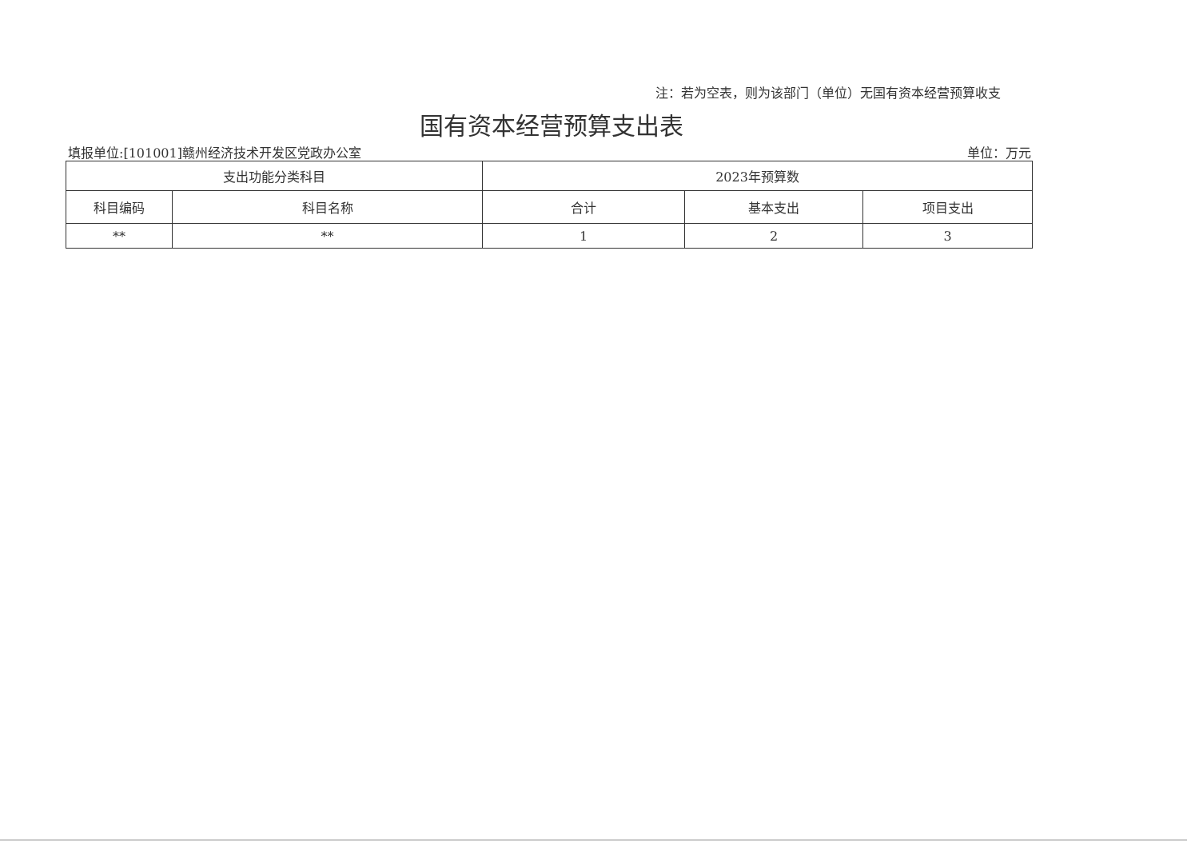注：若为空表，则为该部门（单位）无国有资本经营预算收支
国有资本经营预算支出表
填报单位:[101001]赣州经济技术开发区党政办公室 单位：万元
| 支出功能分类科目 | | 2023年预算数 | | |
| --- | --- | --- | --- | --- |
| 科目编码 | 科目名称 | 合计 | 基本支出 | 项目支出 |
| ** | ** | 1 | 2 | 3 |